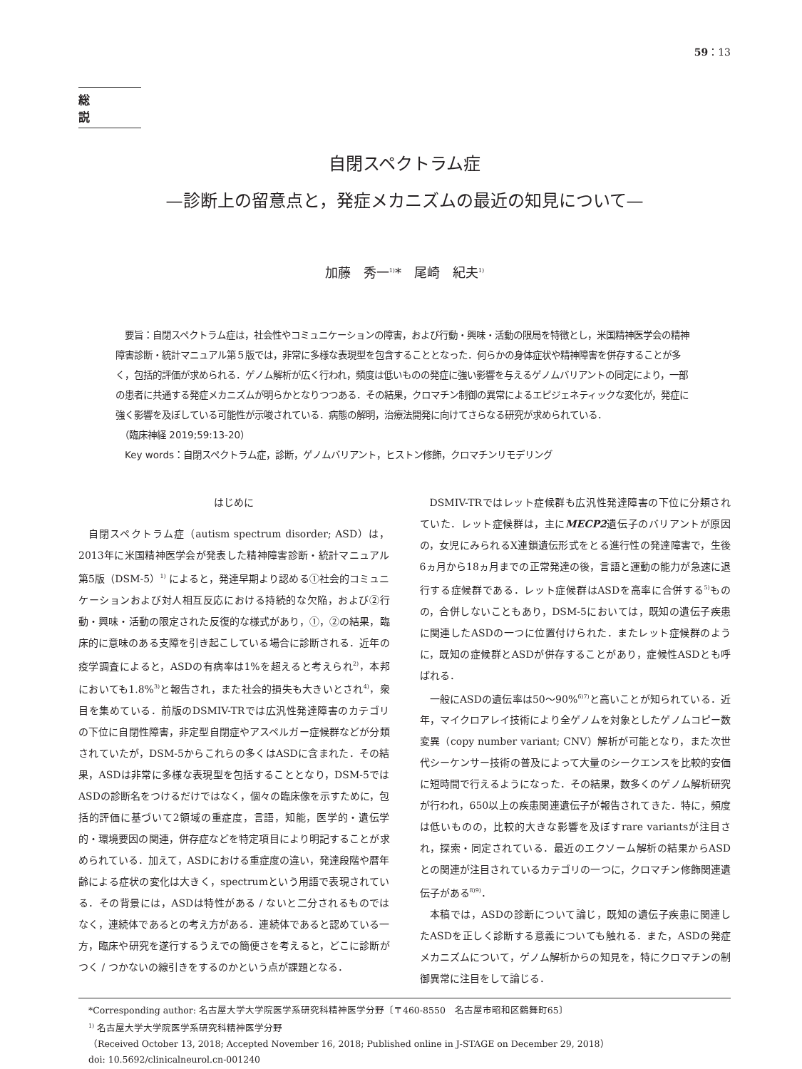59：13
総説
自閉スペクトラム症
—診断上の留意点と，発症メカニズムの最近の知見について—
加藤　秀一<sup>1)</sup>*　尾崎　紀夫<sup>1)</sup>
　要旨：自閉スペクトラム症は，社会性やコミュニケーションの障害，および行動・興味・活動の限局を特徴とし，米国精神医学会の精神障害診断・統計マニュアル第５版では，非常に多様な表現型を包含することとなった．何らかの身体症状や精神障害を併存することが多く，包括的評価が求められる．ゲノム解析が広く行われ，頻度は低いものの発症に強い影響を与えるゲノムバリアントの同定により，一部の患者に共通する発症メカニズムが明らかとなりつつある．その結果，クロマチン制御の異常によるエピジェネティックな変化が，発症に強く影響を及ぼしている可能性が示唆されている．病態の解明，治療法開発に向けてさらなる研究が求められている．
　（臨床神経 2019;59:13-20）
　Key words：自閉スペクトラム症，診断，ゲノムバリアント，ヒストン修飾，クロマチンリモデリング
はじめに
自閉スペクトラム症（autism spectrum disorder; ASD）は，2013年に米国精神医学会が発表した精神障害診断・統計マニュアル第5版（DSM-5）<sup>1)</sup> によると，発達早期より認める①社会的コミュニケーションおよび対人相互反応における持続的な欠陥，および②行動・興味・活動の限定された反復的な様式があり，①，②の結果，臨床的に意味のある支障を引き起こしている場合に診断される．近年の疫学調査によると，ASDの有病率は1%を超えると考えられ<sup>2)</sup>，本邦においても1.8%<sup>3)</sup>と報告され，また社会的損失も大きいとされ<sup>4)</sup>，衆目を集めている．前版のDSMIV-TRでは広汎性発達障害のカテゴリの下位に自閉性障害，非定型自閉症やアスペルガー症候群などが分類されていたが，DSM-5からこれらの多くはASDに含まれた．その結果，ASDは非常に多様な表現型を包括することとなり，DSM-5ではASDの診断名をつけるだけではなく，個々の臨床像を示すために，包括的評価に基づいて2領域の重症度，言語，知能，医学的・遺伝学的・環境要因の関連，併存症などを特定項目により明記することが求められている．加えて，ASDにおける重症度の違い，発達段階や暦年齢による症状の変化は大きく，spectrumという用語で表現されている．その背景には，ASDは特性がある / ないと二分されるものではなく，連続体であるとの考え方がある．連続体であると認めている一方，臨床や研究を遂行するうえでの簡便さを考えると，どこに診断がつく / つかないの線引きをするのかという点が課題となる．
DSMIV-TRではレット症候群も広汎性発達障害の下位に分類されていた．レット症候群は，主にMECP2遺伝子のバリアントが原因の，女児にみられるX連鎖遺伝形式をとる進行性の発達障害で，生後6ヵ月から18ヵ月までの正常発達の後，言語と運動の能力が急速に退行する症候群である．レット症候群はASDを高率に合併する<sup>5)</sup>ものの，合併しないこともあり，DSM-5においては，既知の遺伝子疾患に関連したASDの一つに位置付けられた．またレット症候群のように，既知の症候群とASDが併存することがあり，症候性ASDとも呼ばれる．
一般にASDの遺伝率は50〜90%<sup>6)7)</sup>と高いことが知られている．近年，マイクロアレイ技術により全ゲノムを対象としたゲノムコピー数変異（copy number variant; CNV）解析が可能となり，また次世代シーケンサー技術の普及によって大量のシークエンスを比較的安価に短時間で行えるようになった．その結果，数多くのゲノム解析研究が行われ，650以上の疾患関連遺伝子が報告されてきた．特に，頻度は低いものの，比較的大きな影響を及ぼすrare variantsが注目され，探索・同定されている．最近のエクソーム解析の結果からASDとの関連が注目されているカテゴリの一つに，クロマチン修飾関連遺伝子がある<sup>8)9)</sup>．
本稿では，ASDの診断について論じ，既知の遺伝子疾患に関連したASDを正しく診断する意義についても触れる．また，ASDの発症メカニズムについて，ゲノム解析からの知見を，特にクロマチンの制御異常に注目をして論じる．
*Corresponding author: 名古屋大学大学院医学系研究科精神医学分野〔〒460-8550　名古屋市昭和区鶴舞町65〕
<sup>1)</sup> 名古屋大学大学院医学系研究科精神医学分野
（Received October 13, 2018; Accepted November 16, 2018; Published online in J-STAGE on December 29, 2018）
doi: 10.5692/clinicalneurol.cn-001240